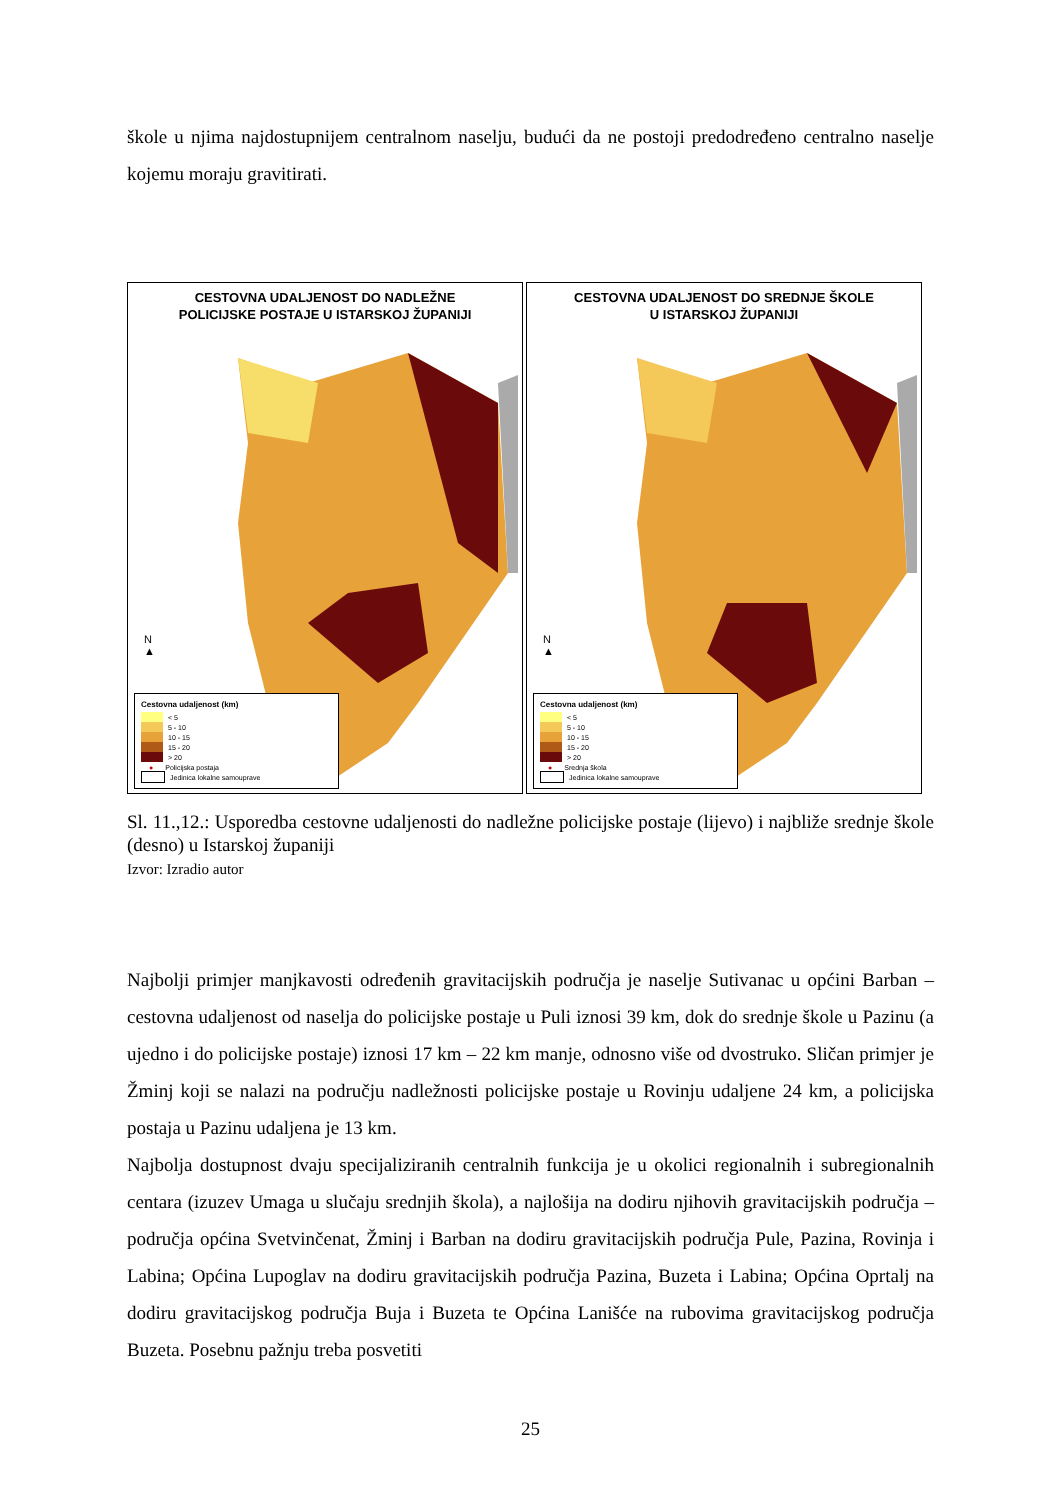škole u njima najdostupnijem centralnom naselju, budući da ne postoji predodređeno centralno naselje kojemu moraju gravitirati.
CESTOVNA UDALJENOST DO NADLEŽNE
POLICIJSKE POSTAJE U ISTARSKOJ ŽUPANIJI
N
▲
Cestovna udaljenost (km)
< 5
5 - 10
10 - 15
15 - 20
> 20
● Policijska postaja
Jedinica lokalne samouprave
CESTOVNA UDALJENOST DO SREDNJE ŠKOLE
U ISTARSKOJ ŽUPANIJI
N
▲
Cestovna udaljenost (km)
< 5
5 - 10
10 - 15
15 - 20
> 20
● Srednja škola
Jedinica lokalne samouprave
Sl. 11.,12.: Usporedba cestovne udaljenosti do nadležne policijske postaje (lijevo) i najbliže srednje škole (desno) u Istarskoj županiji
Izvor: Izradio autor
Najbolji primjer manjkavosti određenih gravitacijskih područja je naselje Sutivanac u općini Barban – cestovna udaljenost od naselja do policijske postaje u Puli iznosi 39 km, dok do srednje škole u Pazinu (a ujedno i do policijske postaje) iznosi 17 km – 22 km manje, odnosno više od dvostruko. Sličan primjer je Žminj koji se nalazi na području nadležnosti policijske postaje u Rovinju udaljene 24 km, a policijska postaja u Pazinu udaljena je 13 km.
Najbolja dostupnost dvaju specijaliziranih centralnih funkcija je u okolici regionalnih i subregionalnih centara (izuzev Umaga u slučaju srednjih škola), a najlošija na dodiru njihovih gravitacijskih područja – područja općina Svetvinčenat, Žminj i Barban na dodiru gravitacijskih područja Pule, Pazina, Rovinja i Labina; Općina Lupoglav na dodiru gravitacijskih područja Pazina, Buzeta i Labina; Općina Oprtalj na dodiru gravitacijskog područja Buja i Buzeta te Općina Lanišće na rubovima gravitacijskog područja Buzeta. Posebnu pažnju treba posvetiti
25